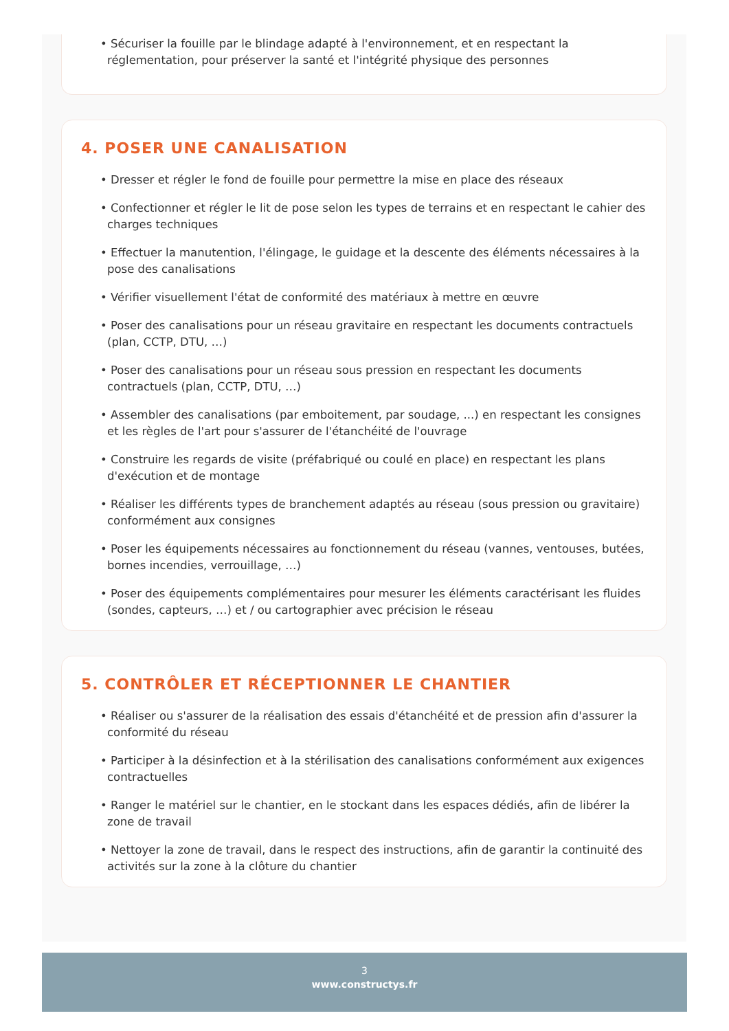• Sécuriser la fouille par le blindage adapté à l'environnement, et en respectant la réglementation, pour préserver la santé et l'intégrité physique des personnes
4. POSER UNE CANALISATION
• Dresser et régler le fond de fouille pour permettre la mise en place des réseaux
• Confectionner et régler le lit de pose selon les types de terrains et en respectant le cahier des charges techniques
• Effectuer la manutention, l'élingage, le guidage et la descente des éléments nécessaires à la pose des canalisations
• Vérifier visuellement l'état de conformité des matériaux à mettre en œuvre
• Poser des canalisations pour un réseau gravitaire en respectant les documents contractuels (plan, CCTP, DTU, …)
• Poser des canalisations pour un réseau sous pression en respectant les documents contractuels (plan, CCTP, DTU, …)
• Assembler des canalisations (par emboitement, par soudage, ...) en respectant les consignes et les règles de l'art pour s'assurer de l'étanchéité de l'ouvrage
• Construire les regards de visite (préfabriqué ou coulé en place) en respectant les plans d'exécution et de montage
• Réaliser les différents types de branchement adaptés au réseau (sous pression ou gravitaire) conformément aux consignes
• Poser les équipements nécessaires au fonctionnement du réseau (vannes, ventouses, butées, bornes incendies, verrouillage, …)
• Poser des équipements complémentaires pour mesurer les éléments caractérisant les fluides (sondes, capteurs, …) et / ou cartographier avec précision le réseau
5. CONTRÔLER ET RÉCEPTIONNER LE CHANTIER
• Réaliser ou s'assurer de la réalisation des essais d'étanchéité et de pression afin d'assurer la conformité du réseau
• Participer à la désinfection et à la stérilisation des canalisations conformément aux exigences contractuelles
• Ranger le matériel sur le chantier, en le stockant dans les espaces dédiés, afin de libérer la zone de travail
• Nettoyer la zone de travail, dans le respect des instructions, afin de garantir la continuité des activités sur la zone à la clôture du chantier
3
www.constructys.fr